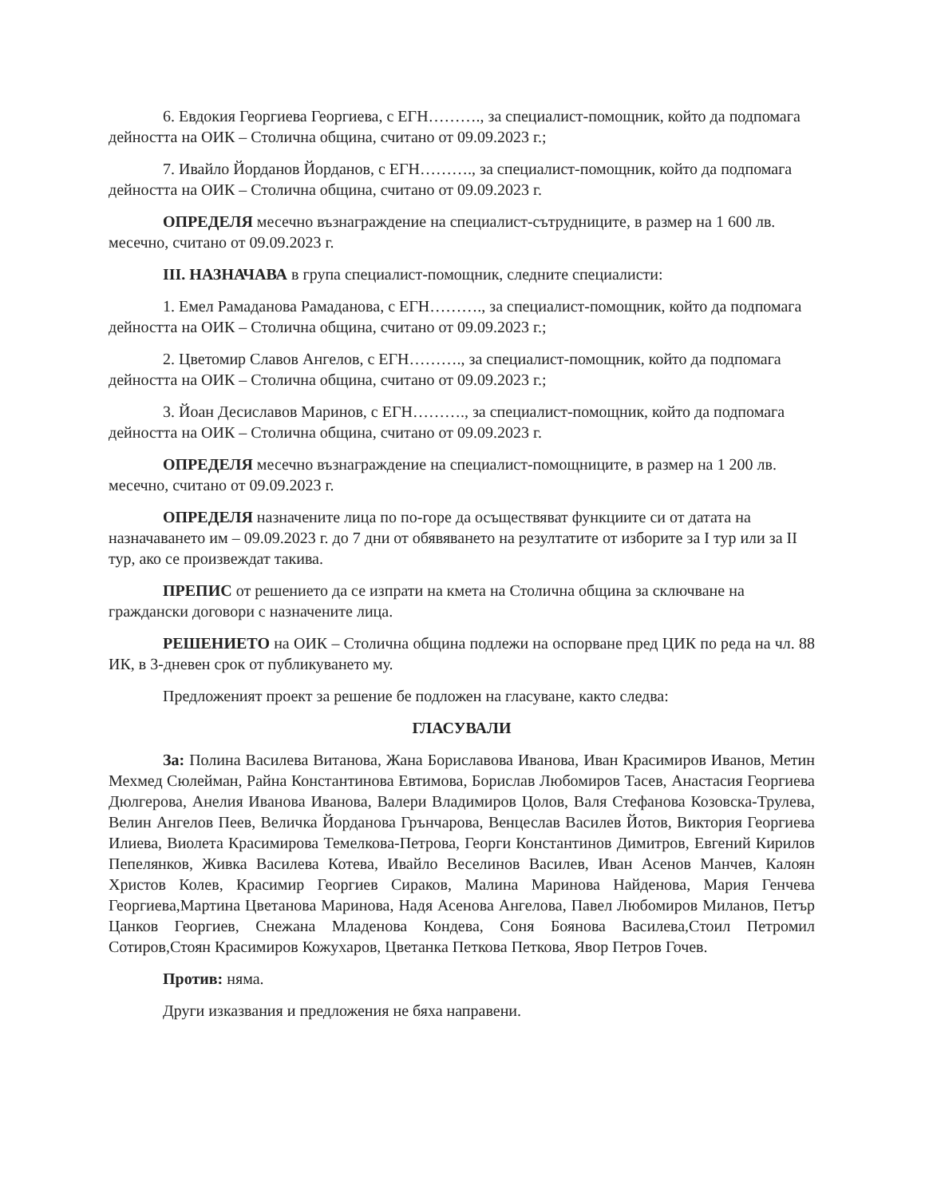6. Евдокия Георгиева Георгиева, с ЕГН………., за специалист-помощник, който да подпомага дейността на ОИК – Столична община, считано от 09.09.2023 г.;
7. Ивайло Йорданов Йорданов, с ЕГН………., за специалист-помощник, който да подпомага дейността на ОИК – Столична община, считано от 09.09.2023 г.
ОПРЕДЕЛЯ месечно възнаграждение на специалист-сътрудниците, в размер на 1 600 лв. месечно, считано от 09.09.2023 г.
III. НАЗНАЧАВА в група специалист-помощник, следните специалисти:
1. Емел Рамаданова Рамаданова, с ЕГН………., за специалист-помощник, който да подпомага дейността на ОИК – Столична община, считано от 09.09.2023 г.;
2. Цветомир Славов Ангелов, с ЕГН………., за специалист-помощник, който да подпомага дейността на ОИК – Столична община, считано от 09.09.2023 г.;
3. Йоан Десиславов Маринов, с ЕГН………., за специалист-помощник, който да подпомага дейността на ОИК – Столична община, считано от 09.09.2023 г.
ОПРЕДЕЛЯ месечно възнаграждение на специалист-помощниците, в размер на 1 200 лв. месечно, считано от 09.09.2023 г.
ОПРЕДЕЛЯ назначените лица по по-горе да осъществяват функциите си от датата на назначаването им – 09.09.2023 г. до 7 дни от обявяването на резултатите от изборите за I тур или за II тур, ако се произвеждат такива.
ПРЕПИС от решението да се изпрати на кмета на Столична община за сключване на граждански договори с назначените лица.
РЕШЕНИЕТО на ОИК – Столична община подлежи на оспорване пред ЦИК по реда на чл. 88 ИК, в 3-дневен срок от публикуването му.
Предложеният проект за решение бе подложен на гласуване, както следва:
ГЛАСУВАЛИ
За: Полина Василева Витанова, Жана Бориславова Иванова, Иван Красимиров Иванов, Метин Мехмед Сюлейман, Райна Константинова Евтимова, Борислав Любомиров Тасев, Анастасия Георгиева Дюлгерова, Анелия Иванова Иванова, Валери Владимиров Цолов, Валя Стефанова Козовска-Трулева, Велин Ангелов Пеев, Величка Йорданова Грънчарова, Венцеслав Василев Йотов, Виктория Георгиева Илиева, Виолета Красимирова Темелкова-Петрова, Георги Константинов Димитров, Евгений Кирилов Пепелянков, Живка Василева Котева, Ивайло Веселинов Василев, Иван Асенов Манчев, Калоян Христов Колев, Красимир Георгиев Сираков, Малина Маринова Найденова, Мария Генчева Георгиева,Мартина Цветанова Маринова, Надя Асенова Ангелова, Павел Любомиров Миланов, Петър Цанков Георгиев, Снежана Младенова Кондева, Соня Боянова Василева,Стоил Петромил Сотиров,Стоян Красимиров Кожухаров, Цветанка Петкова Петкова, Явор Петров Гочев.
Против: няма.
Други изказвания и предложения не бяха направени.